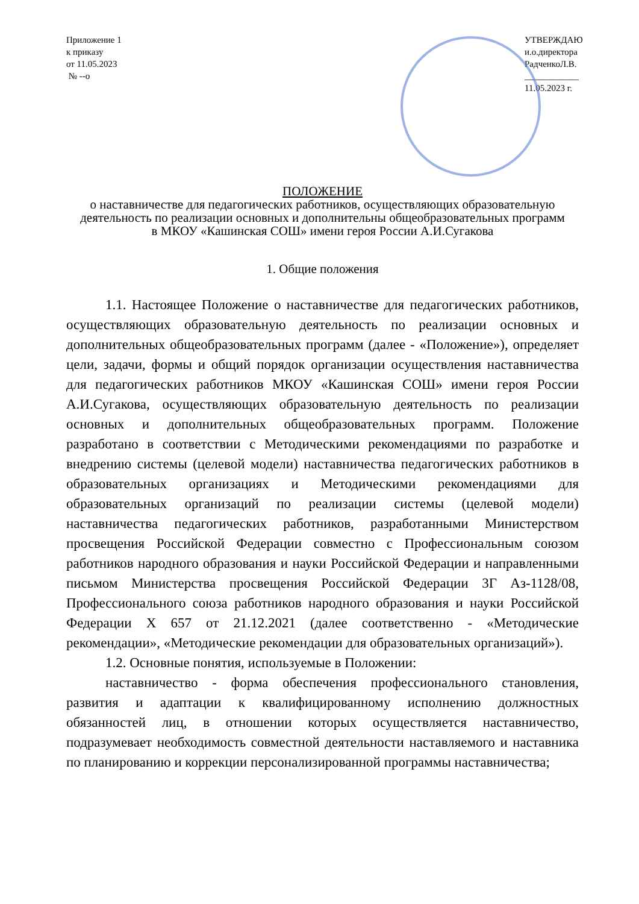Приложение 1
к приказу
от 11.05.2023
№ --о
УТВЕРЖДАЮ
и.о.директора
РадченкоЛ.В.
____________
11.05.2023 г.
ПОЛОЖЕНИЕ
о наставничестве для педагогических работников, осуществляющих образовательную деятельность по реализации основных и дополнительны общеобразовательных программ
в МКОУ «Кашинская СОШ» имени героя России А.И.Сугакова
1. Общие положения
1.1. Настоящее Положение о наставничестве для педагогических работников, осуществляющих образовательную деятельность по реализации основных и дополнительных общеобразовательных программ (далее - «Положение»), определяет цели, задачи, формы и общий порядок организации осуществления наставничества для педагогических работников МКОУ «Кашинская СОШ» имени героя России А.И.Сугакова, осуществляющих образовательную деятельность по реализации основных и дополнительных общеобразовательных программ. Положение разработано в соответствии с Методическими рекомендациями по разработке и внедрению системы (целевой модели) наставничества педагогических работников в образовательных организациях и Методическими рекомендациями для образовательных организаций по реализации системы (целевой модели) наставничества педагогических работников, разработанными Министерством просвещения Российской Федерации совместно с Профессиональным союзом работников народного образования и науки Российской Федерации и направленными письмом Министерства просвещения Российской Федерации 3Г Аз-1128/08, Профессионального союза работников народного образования и науки Российской Федерации Х 657 от 21.12.2021 (далее соответственно - «Методические рекомендации», «Методические рекомендации для образовательных организаций»).
1.2. Основные понятия, используемые в Положении:
наставничество - форма обеспечения профессионального становления, развития и адаптации к квалифицированному исполнению должностных обязанностей лиц, в отношении которых осуществляется наставничество, подразумевает необходимость совместной деятельности наставляемого и наставника по планированию и коррекции персонализированной программы наставничества;